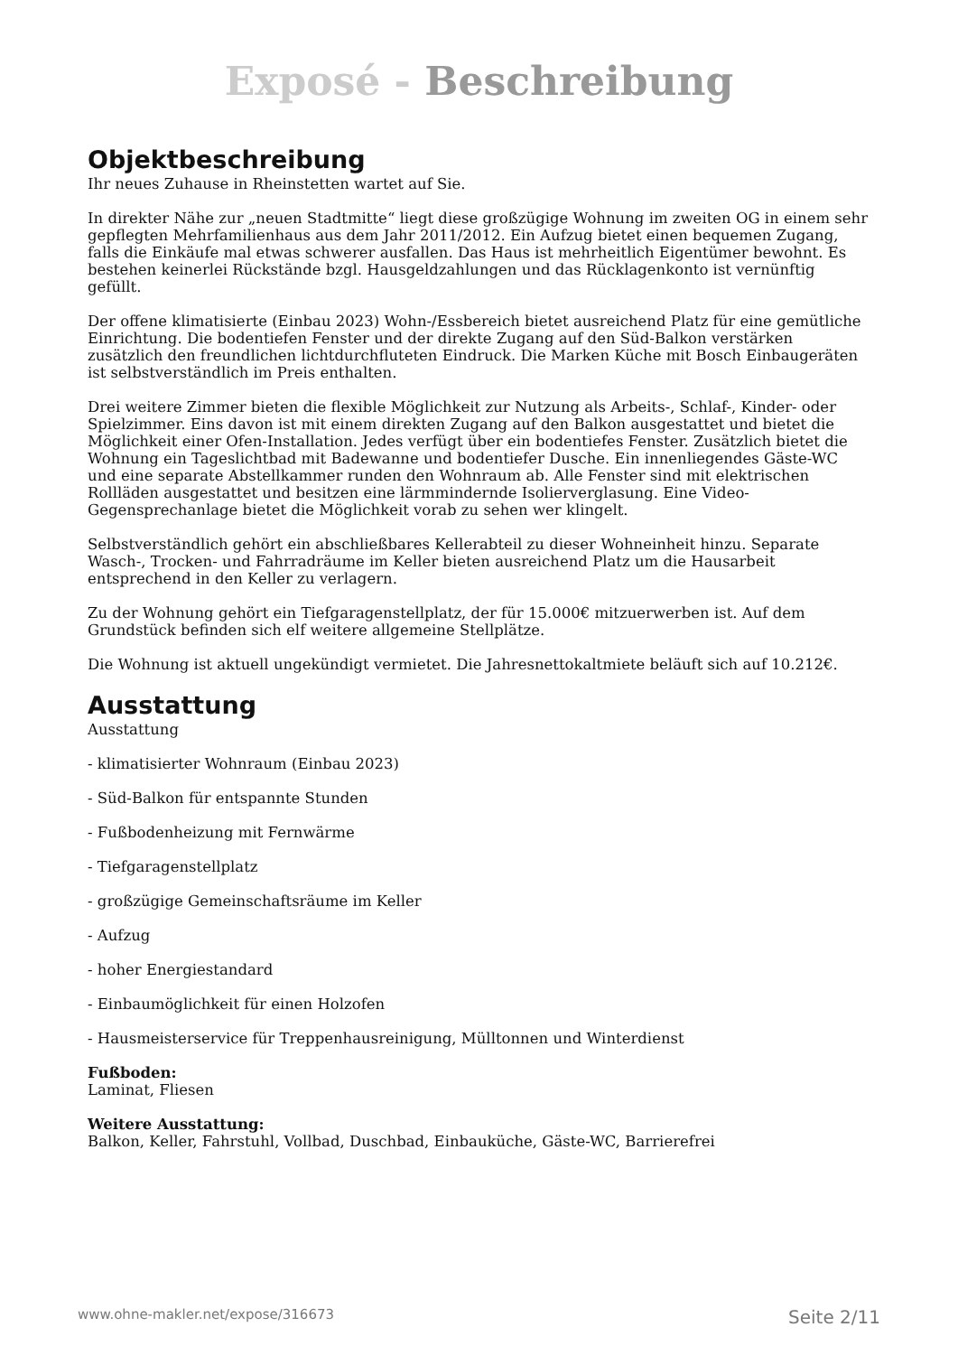Exposé - Beschreibung
Objektbeschreibung
Ihr neues Zuhause in Rheinstetten wartet auf Sie.
In direkter Nähe zur „neuen Stadtmitte“ liegt diese großzügige Wohnung im zweiten OG in einem sehr gepflegten Mehrfamilienhaus aus dem Jahr 2011/2012. Ein Aufzug bietet einen bequemen Zugang, falls die Einkäufe mal etwas schwerer ausfallen. Das Haus ist mehrheitlich Eigentümer bewohnt. Es bestehen keinerlei Rückstände bzgl. Hausgeldzahlungen und das Rücklagenkonto ist vernünftig gefüllt.
Der offene klimatisierte (Einbau 2023) Wohn-/Essbereich bietet ausreichend Platz für eine gemütliche Einrichtung. Die bodentiefen Fenster und der direkte Zugang auf den Süd-Balkon verstärken zusätzlich den freundlichen lichtdurchfluteten Eindruck. Die Marken Küche mit Bosch Einbaugeräten ist selbstverständlich im Preis enthalten.
Drei weitere Zimmer bieten die flexible Möglichkeit zur Nutzung als Arbeits-, Schlaf-, Kinder- oder Spielzimmer. Eins davon ist mit einem direkten Zugang auf den Balkon ausgestattet und bietet die Möglichkeit einer Ofen-Installation. Jedes verfügt über ein bodentiefes Fenster. Zusätzlich bietet die Wohnung ein Tageslichtbad mit Badewanne und bodentiefer Dusche. Ein innenliegendes Gäste-WC und eine separate Abstellkammer runden den Wohnraum ab. Alle Fenster sind mit elektrischen Rollläden ausgestattet und besitzen eine lärmmindernde Isolierverglasung. Eine Video-Gegensprechanlage bietet die Möglichkeit vorab zu sehen wer klingelt.
Selbstverständlich gehört ein abschließbares Kellerabteil zu dieser Wohneinheit hinzu. Separate Wasch-, Trocken- und Fahrradräume im Keller bieten ausreichend Platz um die Hausarbeit entsprechend in den Keller zu verlagern.
Zu der Wohnung gehört ein Tiefgaragenstellplatz, der für 15.000€ mitzuerwerben ist. Auf dem Grundstück befinden sich elf weitere allgemeine Stellplätze.
Die Wohnung ist aktuell ungekündigt vermietet. Die Jahresnettokaltmiete beläuft sich auf 10.212€.
Ausstattung
Ausstattung
- klimatisierter Wohnraum (Einbau 2023)
- Süd-Balkon für entspannte Stunden
- Fußbodenheizung mit Fernwärme
- Tiefgaragenstellplatz
- großzügige Gemeinschaftsräume im Keller
- Aufzug
- hoher Energiestandard
- Einbaumöglichkeit für einen Holzofen
- Hausmeisterservice für Treppenhausreinigung, Mülltonnen und Winterdienst
Fußboden:
Laminat, Fliesen
Weitere Ausstattung:
Balkon, Keller, Fahrstuhl, Vollbad, Duschbad, Einbauküche, Gäste-WC, Barrierefrei
www.ohne-makler.net/expose/316673 Seite 2/11